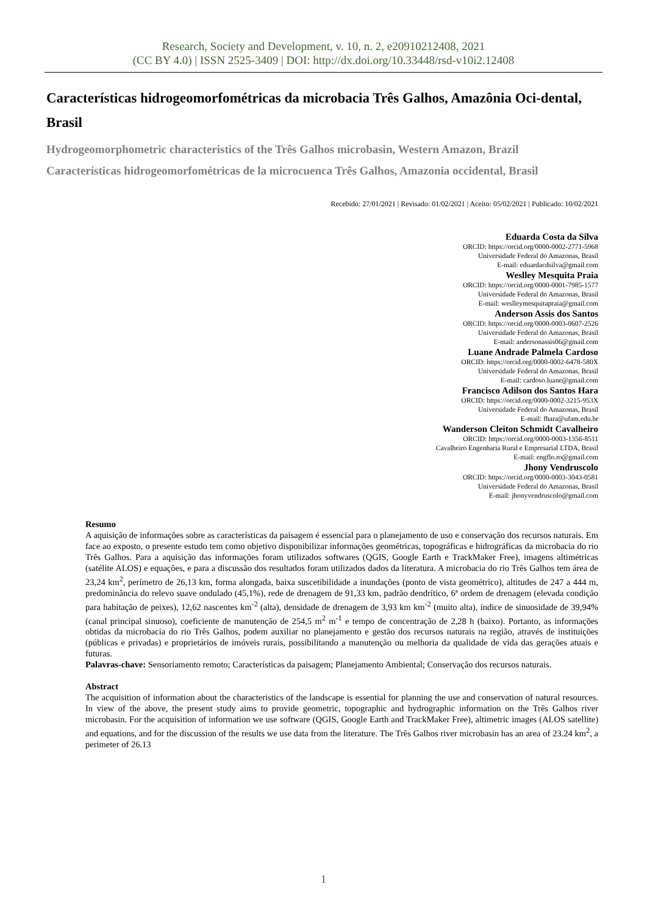Research, Society and Development, v. 10, n. 2, e20910212408, 2021
(CC BY 4.0) | ISSN 2525-3409 | DOI: http://dx.doi.org/10.33448/rsd-v10i2.12408
Características hidrogeomorfométricas da microbacia Três Galhos, Amazônia Oci-dental, Brasil
Hydrogeomorphometric characteristics of the Três Galhos microbasin, Western Amazon, Brazil
Características hidrogeomorfométricas de la microcuenca Três Galhos, Amazonia occidental, Brasil
Recebido: 27/01/2021 | Revisado: 01/02/2021 | Aceito: 05/02/2021 | Publicado: 10/02/2021
Eduarda Costa da Silva
ORCID: https://orcid.org/0000-0002-2771-5968
Universidade Federal do Amazonas, Brasil
E-mail: eduardacdsilva@gmail.com
Weslley Mesquita Praia
ORCID: https://orcid.org/0000-0001-7985-1577
Universidade Federal do Amazonas, Brasil
E-mail: weslleymesquitapraia@gmail.com
Anderson Assis dos Santos
ORCID: https://orcid.org/0000-0003-0607-2526
Universidade Federal do Amazonas, Brasil
E-mail: andersonassis06@gmail.com
Luane Andrade Palmela Cardoso
ORCID: https://orcid.org/0000-0002-6478-580X
Universidade Federal do Amazonas, Brasil
E-mail: cardoso.luane@gmail.com
Francisco Adilson dos Santos Hara
ORCID: https://orcid.org/0000-0002-3215-953X
Universidade Federal do Amazonas, Brasil
E-mail: fhara@ufam.edu.br
Wanderson Cleiton Schmidt Cavalheiro
ORCID: https://orcid.org/0000-0003-1356-8511
Cavalheiro Engenharia Rural e Empresarial LTDA, Brasil
E-mail: engflo.ro@gmail.com
Jhony Vendruscolo
ORCID: https://orcid.org/0000-0003-3043-0581
Universidade Federal do Amazonas, Brasil
E-mail: jhonyvendruscolo@gmail.com
Resumo
A aquisição de informações sobre as características da paisagem é essencial para o planejamento de uso e conservação dos recursos naturais. Em face ao exposto, o presente estudo tem como objetivo disponibilizar informações geométricas, topográficas e hidrográficas da microbacia do rio Três Galhos. Para a aquisição das informações foram utilizados softwares (QGIS, Google Earth e TrackMaker Free), imagens altimétricas (satélite ALOS) e equações, e para a discussão dos resultados foram utilizados dados da literatura. A microbacia do rio Três Galhos tem área de 23,24 km<sup>2</sup>, perímetro de 26,13 km, forma alongada, baixa suscetibilidade a inundações (ponto de vista geométrico), altitudes de 247 a 444 m, predominância do relevo suave ondulado (45,1%), rede de drenagem de 91,33 km, padrão dendrítico, 6ª ordem de drenagem (elevada condição para habitação de peixes), 12,62 nascentes km<sup>-2</sup> (alta), densidade de drenagem de 3,93 km km<sup>-2</sup> (muito alta), índice de sinuosidade de 39,94% (canal principal sinuoso), coeficiente de manutenção de 254,5 m<sup>2</sup> m<sup>-1</sup> e tempo de concentração de 2,28 h (baixo). Portanto, as informações obtidas da microbacia do rio Três Galhos, podem auxiliar no planejamento e gestão dos recursos naturais na região, através de instituições (públicas e privadas) e proprietários de imóveis rurais, possibilitando a manutenção ou melhoria da qualidade de vida das gerações atuais e futuras.
Palavras-chave: Sensoriamento remoto; Características da paisagem; Planejamento Ambiental; Conservação dos recursos naturais.
Abstract
The acquisition of information about the characteristics of the landscape is essential for planning the use and conservation of natural resources. In view of the above, the present study aims to provide geometric, topographic and hydrographic information on the Três Galhos river microbasin. For the acquisition of information we use software (QGIS, Google Earth and TrackMaker Free), altimetric images (ALOS satellite) and equations, and for the discussion of the results we use data from the literature. The Três Galhos river microbasin has an area of 23.24 km<sup>2</sup>, a perimeter of 26.13
1